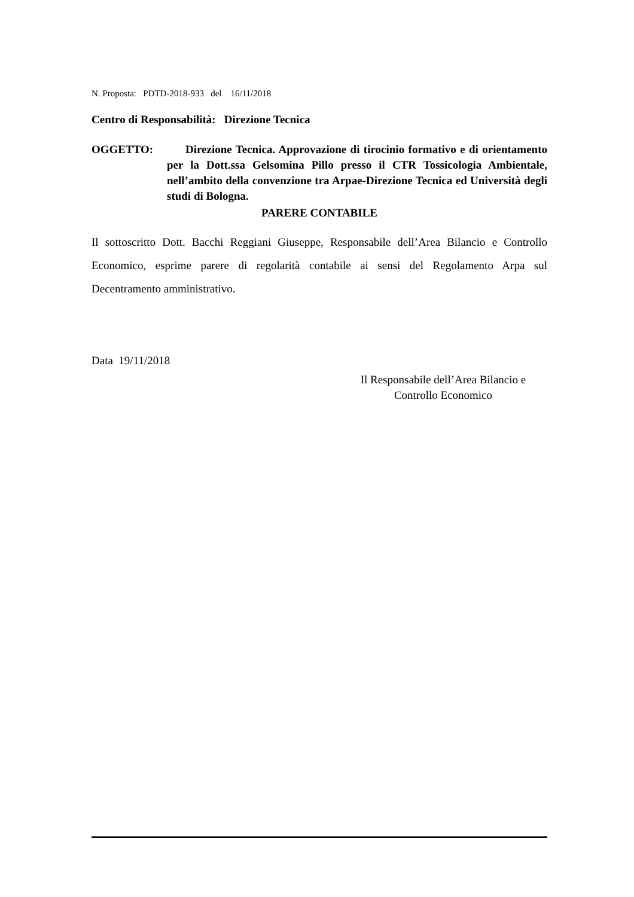N. Proposta: PDTD-2018-933 del 16/11/2018
Centro di Responsabilità: Direzione Tecnica
OGGETTO: Direzione Tecnica. Approvazione di tirocinio formativo e di orientamento per la Dott.ssa Gelsomina Pillo presso il CTR Tossicologia Ambientale, nell’ambito della convenzione tra Arpae-Direzione Tecnica ed Università degli studi di Bologna.
PARERE CONTABILE
Il sottoscritto Dott. Bacchi Reggiani Giuseppe, Responsabile dell’Area Bilancio e Controllo Economico, esprime parere di regolarità contabile ai sensi del Regolamento Arpa sul Decentramento amministrativo.
Data 19/11/2018
Il Responsabile dell’Area Bilancio e
Controllo Economico